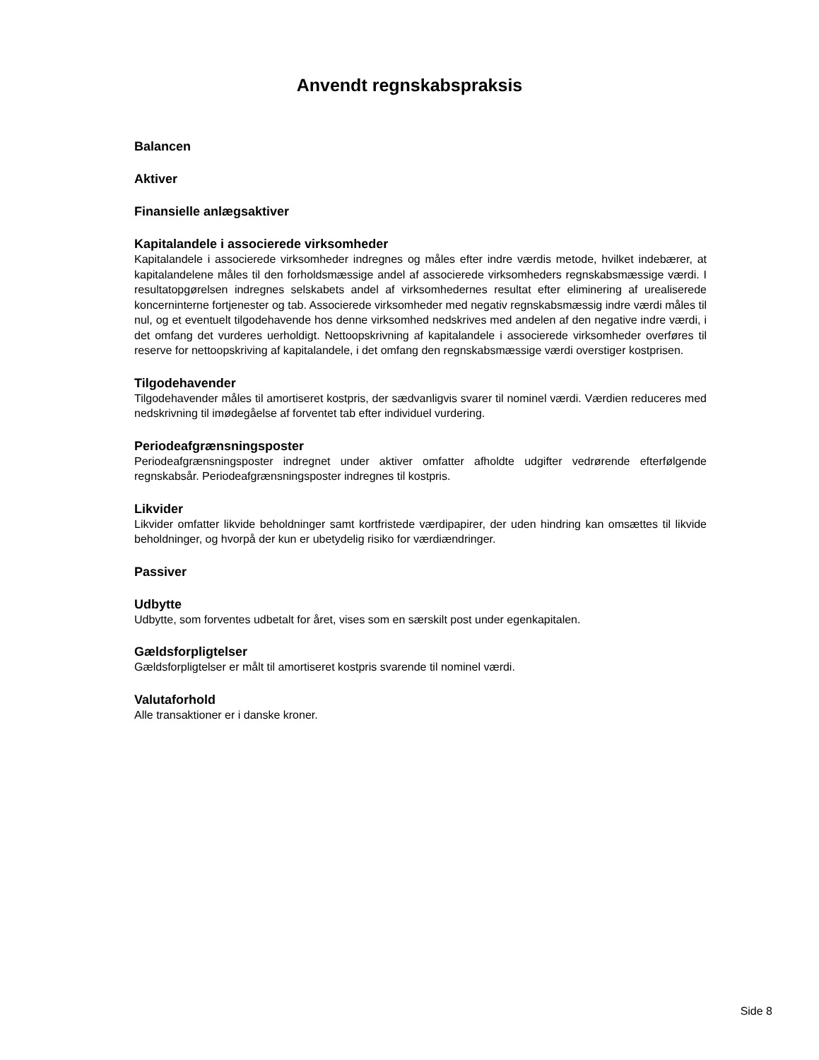Anvendt regnskabspraksis
Balancen
Aktiver
Finansielle anlægsaktiver
Kapitalandele i associerede virksomheder
Kapitalandele i associerede virksomheder indregnes og måles efter indre værdis metode, hvilket indebærer, at kapitalandelene måles til den forholdsmæssige andel af associerede virksomheders regnskabsmæssige værdi. I resultatopgørelsen indregnes selskabets andel af virksomhedernes resultat efter eliminering af urealiserede koncerninterne fortjenester og tab. Associerede virksomheder med negativ regnskabsmæssig indre værdi måles til nul, og et eventuelt tilgodehavende hos denne virksomhed nedskrives med andelen af den negative indre værdi, i det omfang det vurderes uerholdigt. Nettoopskrivning af kapitalandele i associerede virksomheder overføres til reserve for nettoopskriving af kapitalandele, i det omfang den regnskabsmæssige værdi overstiger kostprisen.
Tilgodehavender
Tilgodehavender måles til amortiseret kostpris, der sædvanligvis svarer til nominel værdi. Værdien reduceres med nedskrivning til imødegåelse af forventet tab efter individuel vurdering.
Periodeafgrænsningsposter
Periodeafgrænsningsposter indregnet under aktiver omfatter afholdte udgifter vedrørende efterfølgende regnskabsår. Periodeafgrænsningsposter indregnes til kostpris.
Likvider
Likvider omfatter likvide beholdninger samt kortfristede værdipapirer, der uden hindring kan omsættes til likvide beholdninger, og hvorpå der kun er ubetydelig risiko for værdiændringer.
Passiver
Udbytte
Udbytte, som forventes udbetalt for året, vises som en særskilt post under egenkapitalen.
Gældsforpligtelser
Gældsforpligtelser er målt til amortiseret kostpris svarende til nominel værdi.
Valutaforhold
Alle transaktioner er i danske kroner.
Side 8